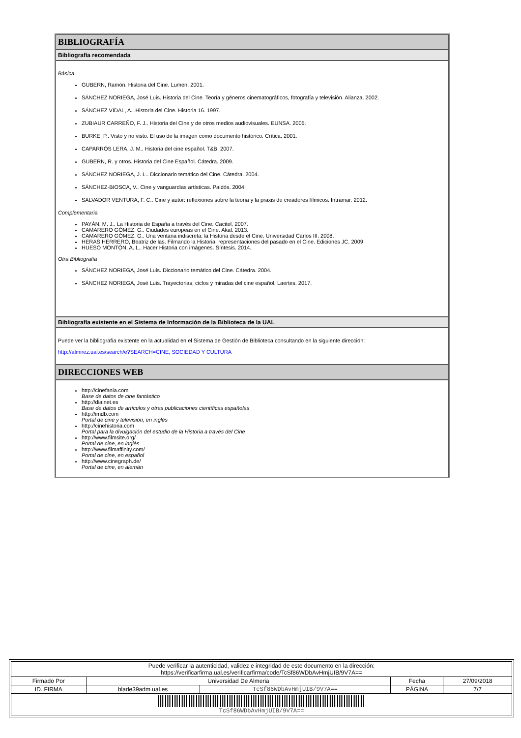BIBLIOGRAFÍA
Bibliografía recomendada
Básica
GUBERN, Ramón. Historia del Cine. Lumen. 2001.
SÁNCHEZ NORIEGA, José Luis. Historia del Cine. Teoría y géneros cinematográficos, fotografía y televisión. Alianza. 2002.
SÁNCHEZ VIDAL, A.. Historia del Cine. Historia 16. 1997.
ZUBIAUR CARREÑO, F. J.. Historia del Cine y de otros medios audiovisuales. EUNSA. 2005.
BURKE, P.. Visto y no visto. El uso de la imagen como documento histórico. Crítica. 2001.
CAPARRÓS LERA, J. M.. Historia del cine español. T&B. 2007.
GUBERN, R. y otros. Historia del Cine Español. Cátedra. 2009.
SÁNCHEZ NORIEGA, J. L.. Diccionario temático del Cine. Cátedra. 2004.
SÁNCHEZ-BIOSCA, V.. Cine y vanguardias artísticas. Paidós. 2004.
SALVADOR VENTURA, F. C.. Cine y autor: reflexiones sobre la teoría y la praxis de creadores fílmicos. Intramar. 2012.
Complementaria
PAYÁN, M. J.. La Historia de España a través del Cine. Cacitel. 2007.
CAMARERO GÓMEZ, G.. Ciudades europeas en el Cine. Akal. 2013.
CAMARERO GÓMEZ, G.. Una ventana indiscreta: la Historia desde el Cine. Universidad Carlos III. 2008.
HERAS HERRERO, Beatriz de las. Filmando la Historia: representaciones del pasado en el Cine. Ediciones JC. 2009.
HUESO MONTÓN, A. L.. Hacer Historia con imágenes. Síntesis. 2014.
Otra Bibliografía
SÁNCHEZ NORIEGA, José Luis. Diccionario temático del Cine. Cátedra. 2004.
SÁNCHEZ NORIEGA, José Luis. Trayectorias, ciclos y miradas del cine español. Laertes. 2017.
Bibliografía existente en el Sistema de Información de la Biblioteca de la UAL
Puede ver la bibliografía existente en la actualidad en el Sistema de Gestión de Biblioteca consultando en la siguiente dirección:
http://almirez.ual.es/search/e?SEARCH=CINE, SOCIEDAD Y CULTURA
DIRECCIONES WEB
http://cinefania.com
Base de datos de cine fantástico
http://dialnet.es
Base de datos de artículos y otras publicaciones científicas españolas
http://imdb.com
Portal de cine y televisión, en inglés
http://cinehistoria.com
Portal para la divulgación del estudio de la Historia a través del Cine
http://www.filmsite.org/
Portal de cine, en inglés
http://www.filmaffinity.com/
Portal de cine, en español
http://www.cinegraph.de/
Portal de cine, en alemán
| Puede verificar la autenticidad, validez e integridad de este documento en la dirección: https://verificarfirma.ual.es/verificarfirma/code/TcSf86WDbAvHmjUIB/9V7A== | | | | |
| Firmado Por | Universidad De Almeria | | Fecha | 27/09/2018 |
| ID. FIRMA | blade39adm.ual.es | TcSf86WDbAvHmjUIB/9V7A== | PÁGINA | 7/7 |
| TcSf86WDbAvHmjUIB/9V7A== | | | | |